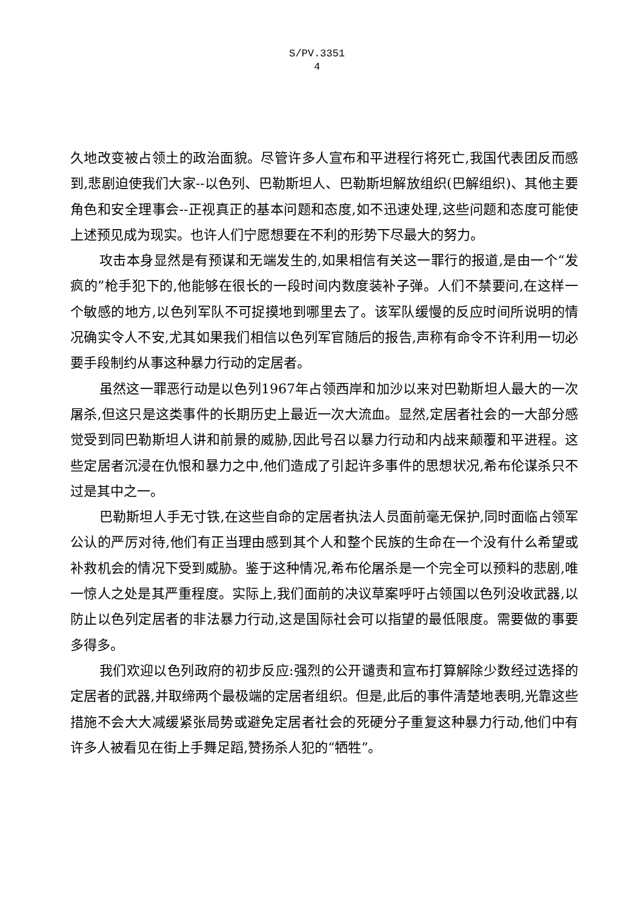S/PV.3351
4
久地改变被占领土的政治面貌。尽管许多人宣布和平进程行将死亡,我国代表团反而感到,悲剧迫使我们大家--以色列、巴勒斯坦人、巴勒斯坦解放组织(巴解组织)、其他主要角色和安全理事会--正视真正的基本问题和态度,如不迅速处理,这些问题和态度可能使上述预见成为现实。也许人们宁愿想要在不利的形势下尽最大的努力。
攻击本身显然是有预谋和无端发生的,如果相信有关这一罪行的报道,是由一个“发疯的”枪手犯下的,他能够在很长的一段时间内数度装补子弹。人们不禁要问,在这样一个敏感的地方,以色列军队不可捉摸地到哪里去了。该军队缓慢的反应时间所说明的情况确实令人不安,尤其如果我们相信以色列军官随后的报告,声称有命令不许利用一切必要手段制约从事这种暴力行动的定居者。
虽然这一罪恶行动是以色列1967年占领西岸和加沙以来对巴勒斯坦人最大的一次屠杀,但这只是这类事件的长期历史上最近一次大流血。显然,定居者社会的一大部分感觉受到同巴勒斯坦人讲和前景的威胁,因此号召以暴力行动和内战来颠覆和平进程。这些定居者沉浸在仇恨和暴力之中,他们造成了引起许多事件的思想状况,希布伦谋杀只不过是其中之一。
巴勒斯坦人手无寸铁,在这些自命的定居者执法人员面前毫无保护,同时面临占领军公认的严厉对待,他们有正当理由感到其个人和整个民族的生命在一个没有什么希望或补救机会的情况下受到威胁。鉴于这种情况,希布伦屠杀是一个完全可以预料的悲剧,唯一惊人之处是其严重程度。实际上,我们面前的决议草案呼吁占领国以色列没收武器,以防止以色列定居者的非法暴力行动,这是国际社会可以指望的最低限度。需要做的事要多得多。
我们欢迎以色列政府的初步反应:强烈的公开谴责和宣布打算解除少数经过选择的定居者的武器,并取缔两个最极端的定居者组织。但是,此后的事件清楚地表明,光靠这些措施不会大大减缓紧张局势或避免定居者社会的死硬分子重复这种暴力行动,他们中有许多人被看见在街上手舞足蹈,赞扬杀人犯的“牺牲”。